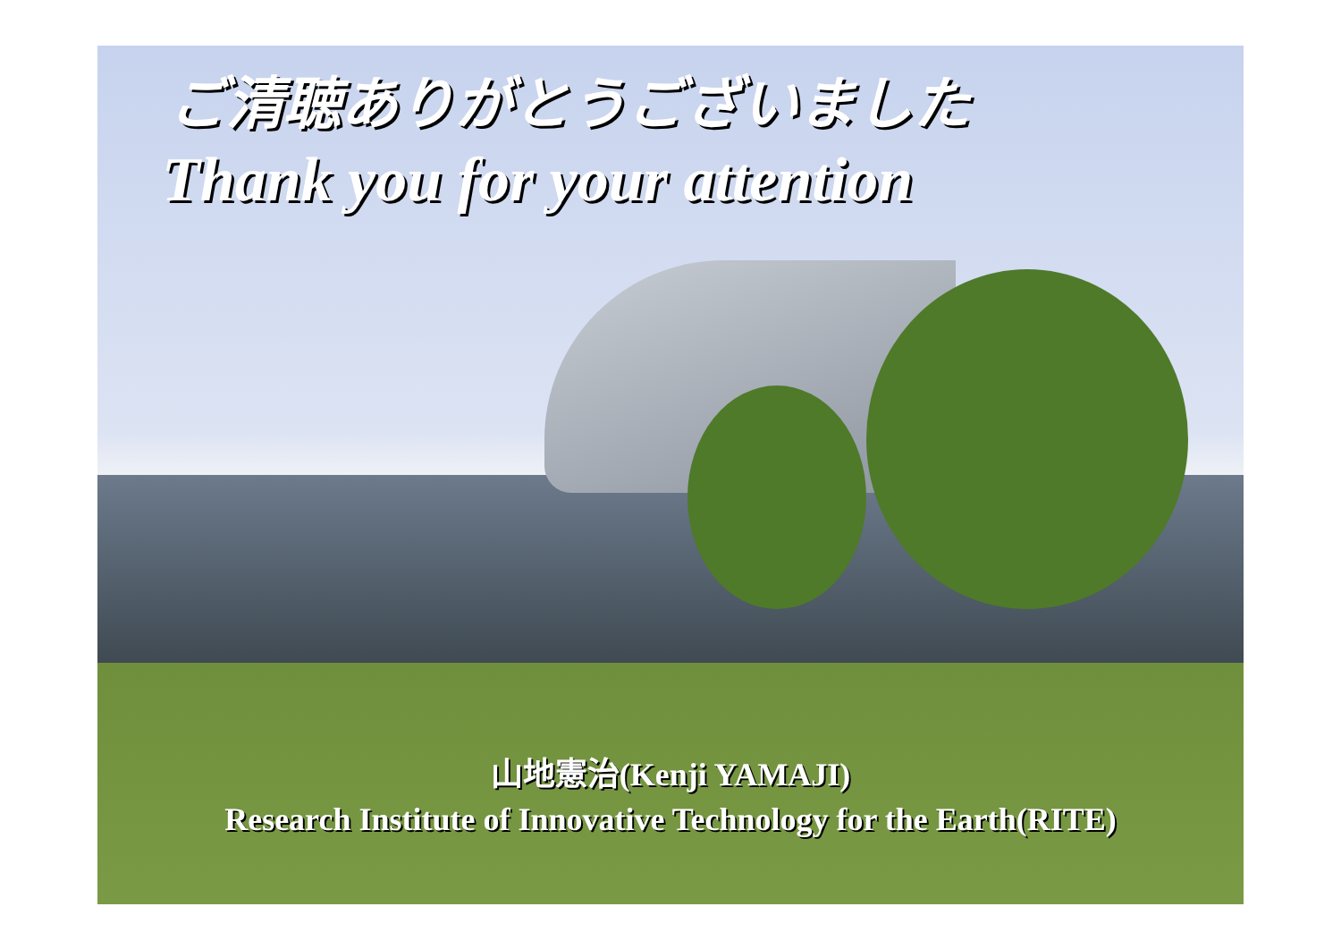ご清聴ありがとうございました
Thank you for your attention
山地憲治(Kenji YAMAJI)
Research Institute of Innovative Technology for the Earth(RITE)